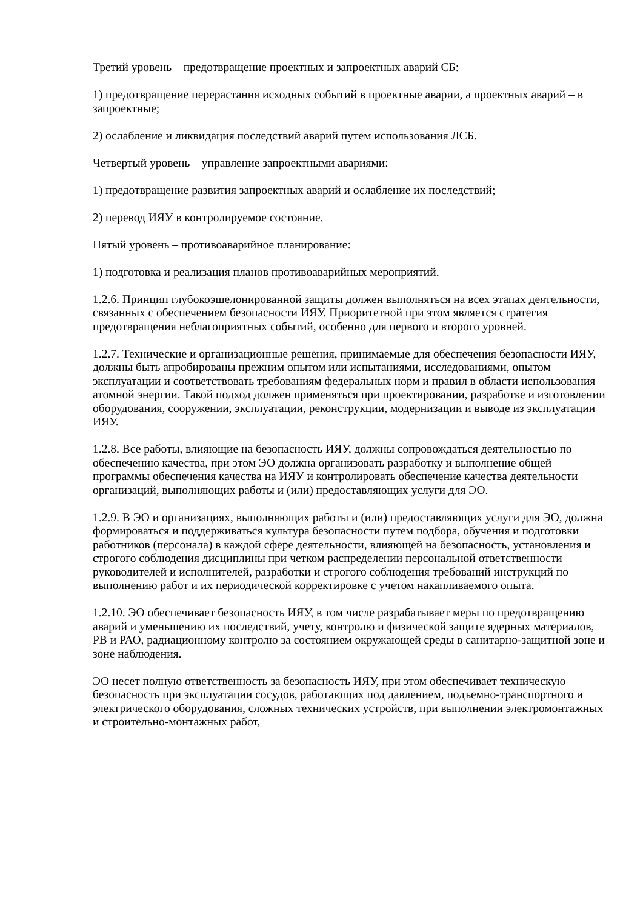Третий уровень – предотвращение проектных и запроектных аварий СБ:
1) предотвращение перерастания исходных событий в проектные аварии, а проектных аварий – в запроектные;
2) ослабление и ликвидация последствий аварий путем использования ЛСБ.
Четвертый уровень – управление запроектными авариями:
1) предотвращение развития запроектных аварий и ослабление их последствий;
2) перевод ИЯУ в контролируемое состояние.
Пятый уровень – противоаварийное планирование:
1) подготовка и реализация планов противоаварийных мероприятий.
1.2.6. Принцип глубокоэшелонированной защиты должен выполняться на всех этапах деятельности, связанных с обеспечением безопасности ИЯУ. Приоритетной при этом является стратегия предотвращения неблагоприятных событий, особенно для первого и второго уровней.
1.2.7. Технические и организационные решения, принимаемые для обеспечения безопасности ИЯУ, должны быть апробированы прежним опытом или испытаниями, исследованиями, опытом эксплуатации и соответствовать требованиям федеральных норм и правил в области использования атомной энергии. Такой подход должен применяться при проектировании, разработке и изготовлении оборудования, сооружении, эксплуатации, реконструкции, модернизации и выводе из эксплуатации ИЯУ.
1.2.8. Все работы, влияющие на безопасность ИЯУ, должны сопровождаться деятельностью по обеспечению качества, при этом ЭО должна организовать разработку и выполнение общей программы обеспечения качества на ИЯУ и контролировать обеспечение качества деятельности организаций, выполняющих работы и (или) предоставляющих услуги для ЭО.
1.2.9. В ЭО и организациях, выполняющих работы и (или) предоставляющих услуги для ЭО, должна формироваться и поддерживаться культура безопасности путем подбора, обучения и подготовки работников (персонала) в каждой сфере деятельности, влияющей на безопасность, установления и строгого соблюдения дисциплины при четком распределении персональной ответственности руководителей и исполнителей, разработки и строгого соблюдения требований инструкций по выполнению работ и их периодической корректировке с учетом накапливаемого опыта.
1.2.10. ЭО обеспечивает безопасность ИЯУ, в том числе разрабатывает меры по предотвращению аварий и уменьшению их последствий, учету, контролю и физической защите ядерных материалов, РВ и РАО, радиационному контролю за состоянием окружающей среды в санитарно-защитной зоне и зоне наблюдения.
ЭО несет полную ответственность за безопасность ИЯУ, при этом обеспечивает техническую безопасность при эксплуатации сосудов, работающих под давлением, подъемно-транспортного и электрического оборудования, сложных технических устройств, при выполнении электромонтажных и строительно-монтажных работ,